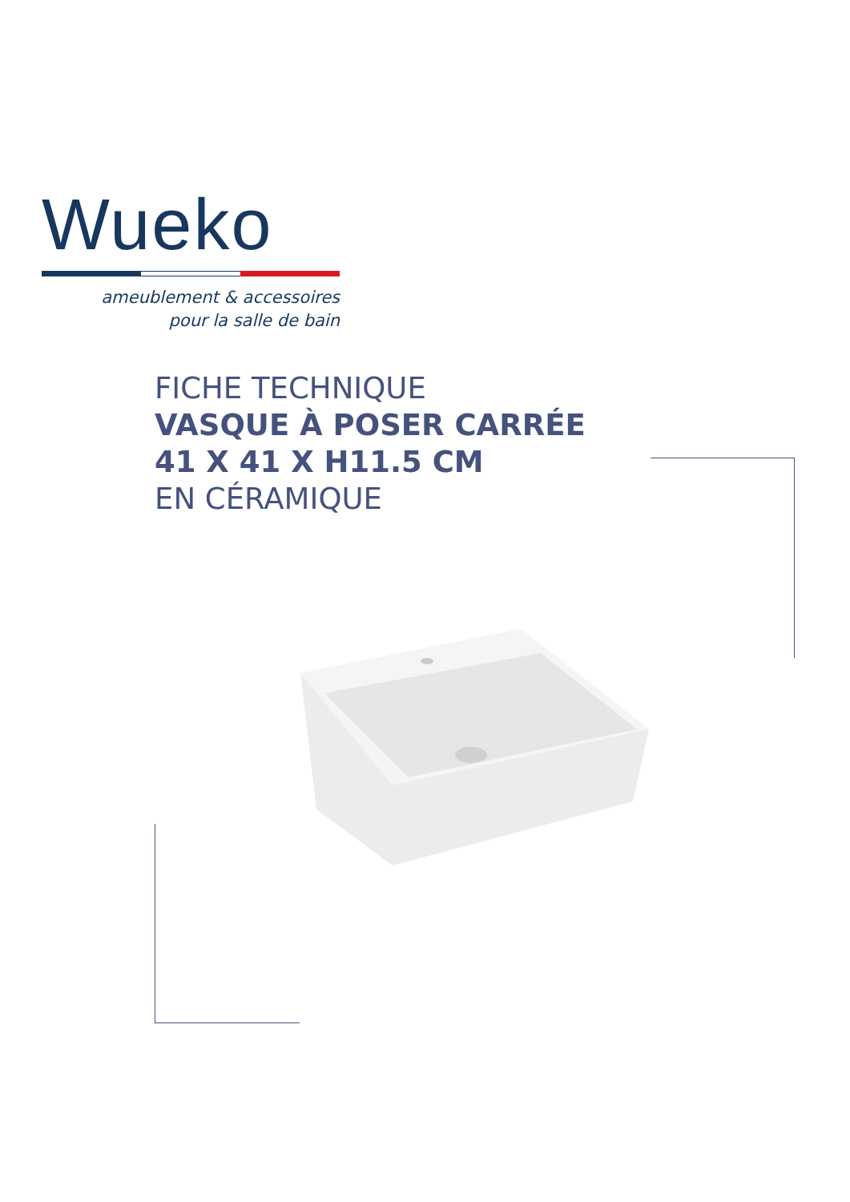Wueko
ameublement & accessoires
pour la salle de bain
FICHE TECHNIQUE
VASQUE À POSER CARRÉE
41 X 41 X H11.5 CM
EN CÉRAMIQUE